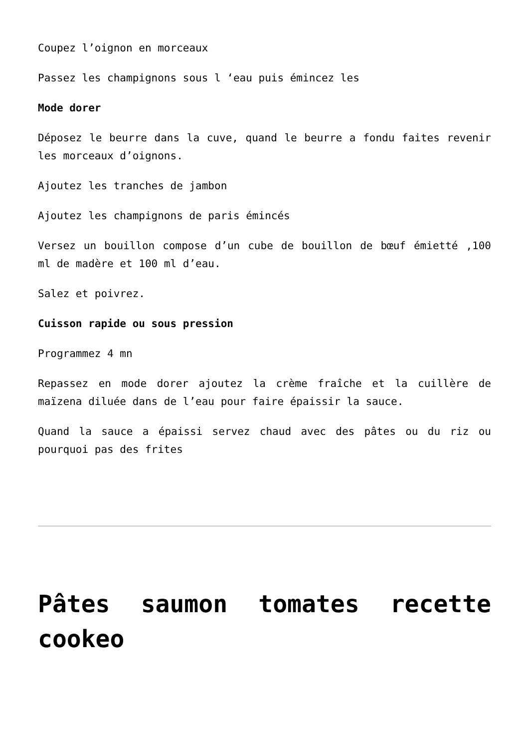Coupez l’oignon en morceaux
Passez les champignons sous l ‘eau puis émincez les
Mode dorer
Déposez le beurre dans la cuve, quand le beurre a fondu faites revenir les morceaux d’oignons.
Ajoutez les tranches de jambon
Ajoutez les champignons de paris émincés
Versez un bouillon compose d’un cube de bouillon de bœuf émietté ,100 ml de madère et 100 ml d’eau.
Salez et poivrez.
Cuisson rapide ou sous pression
Programmez 4 mn
Repassez en mode dorer ajoutez la crème fraîche et la cuillère de maïzena diluée dans de l’eau pour faire épaissir la sauce.
Quand la sauce a épaissi servez chaud avec des pâtes ou du riz ou pourquoi pas des frites
Pâtes saumon tomates recette cookeo